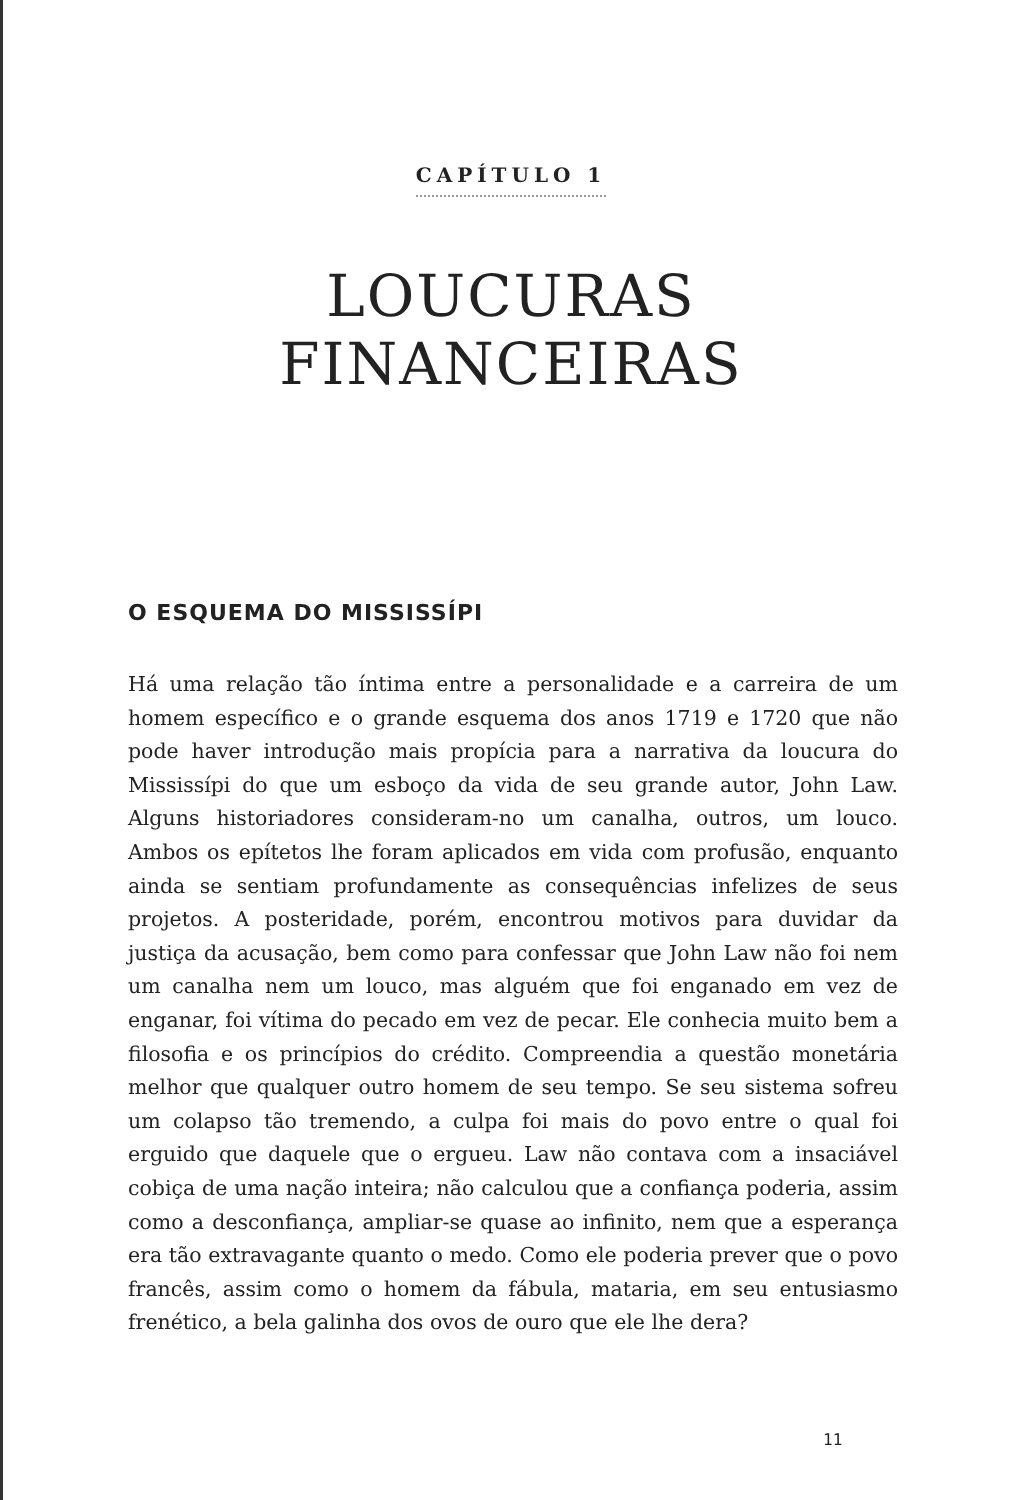CAPÍTULO 1
LOUCURAS
FINANCEIRAS
O ESQUEMA DO MISSISSÍPI
Há uma relação tão íntima entre a personalidade e a carreira de um homem específico e o grande esquema dos anos 1719 e 1720 que não pode haver introdução mais propícia para a narrativa da loucura do Mississípi do que um esboço da vida de seu grande autor, John Law. Alguns historiadores consideram-no um canalha, outros, um louco. Ambos os epítetos lhe foram aplicados em vida com profusão, enquanto ainda se sentiam profundamente as consequências infelizes de seus projetos. A posteridade, porém, encontrou motivos para duvidar da justiça da acusação, bem como para confessar que John Law não foi nem um canalha nem um louco, mas alguém que foi enganado em vez de enganar, foi vítima do pecado em vez de pecar. Ele conhecia muito bem a filosofia e os princípios do crédito. Compreendia a questão monetária melhor que qualquer outro homem de seu tempo. Se seu sistema sofreu um colapso tão tremendo, a culpa foi mais do povo entre o qual foi erguido que daquele que o ergueu. Law não contava com a insaciável cobiça de uma nação inteira; não calculou que a confiança poderia, assim como a desconfiança, ampliar-se quase ao infinito, nem que a esperança era tão extravagante quanto o medo. Como ele poderia prever que o povo francês, assim como o homem da fábula, mataria, em seu entusiasmo frenético, a bela galinha dos ovos de ouro que ele lhe dera?
11